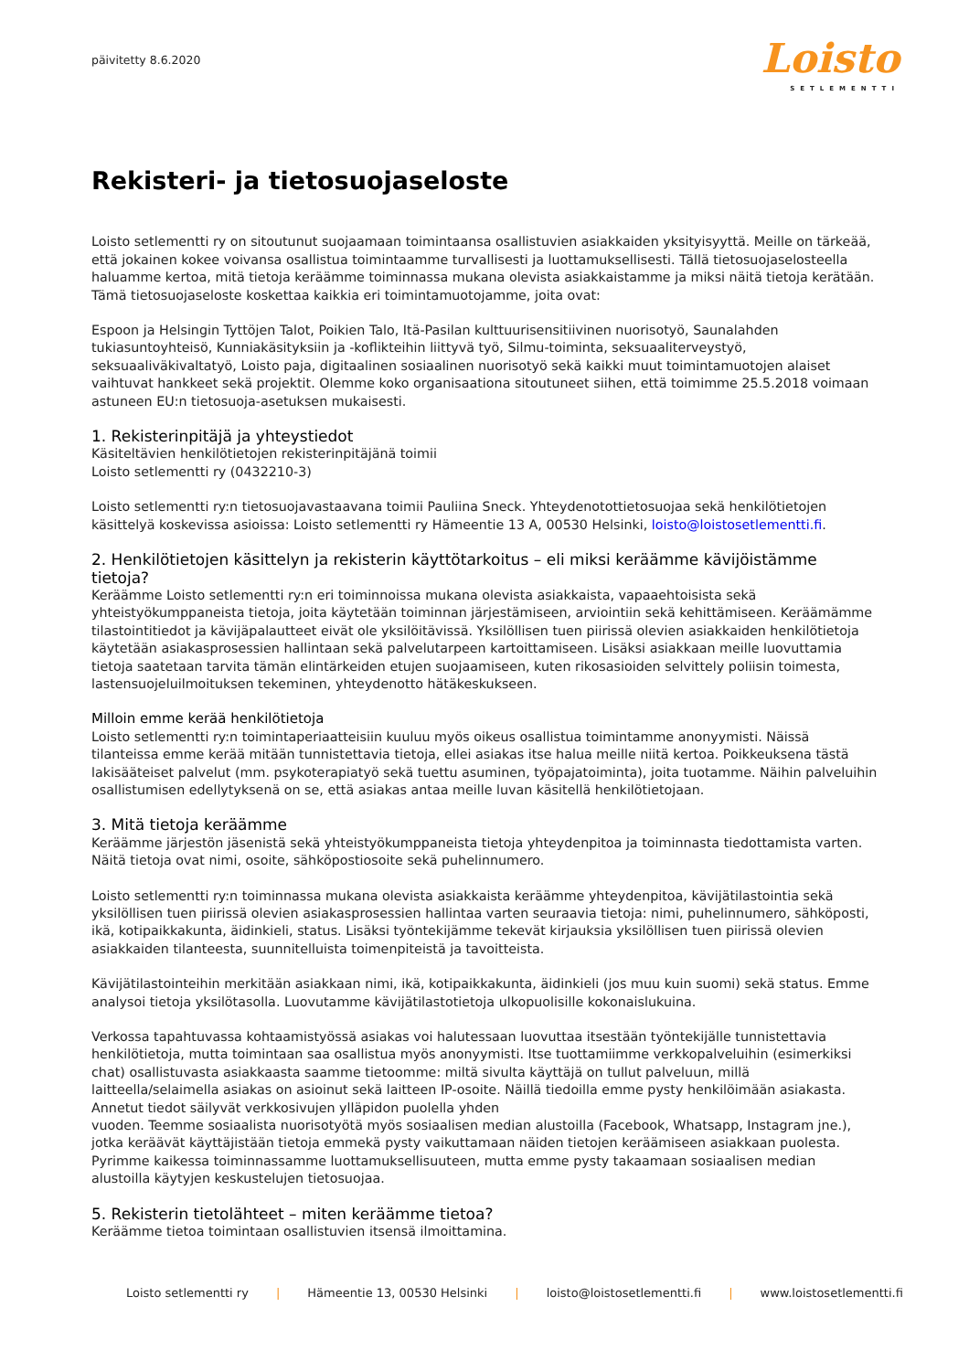päivitetty 8.6.2020
Loisto
SETLEMENTTI
Rekisteri- ja tietosuojaseloste
Loisto setlementti ry on sitoutunut suojaamaan toimintaansa osallistuvien asiakkaiden yksityisyyttä. Meille on tärkeää, että jokainen kokee voivansa osallistua toimintaamme turvallisesti ja luottamuksellisesti. Tällä tietosuojaselosteella haluamme kertoa, mitä tietoja keräämme toiminnassa mukana olevista asiakkaistamme ja miksi näitä tietoja kerätään. Tämä tietosuojaseloste koskettaa kaikkia eri toimintamuotojamme, joita ovat:
Espoon ja Helsingin Tyttöjen Talot, Poikien Talo, Itä-Pasilan kulttuurisensitiivinen nuorisotyö, Saunalahden tukiasuntoyhteisö, Kunniakäsityksiin ja -koflikteihin liittyvä työ, Silmu-toiminta, seksuaaliterveystyö, seksuaaliväkivaltatyö, Loisto paja, digitaalinen sosiaalinen nuorisotyö sekä kaikki muut toimintamuotojen alaiset vaihtuvat hankkeet sekä projektit. Olemme koko organisaationa sitoutuneet siihen, että toimimme 25.5.2018 voimaan astuneen EU:n tietosuoja-asetuksen mukaisesti.
1. Rekisterinpitäjä ja yhteystiedot
Käsiteltävien henkilötietojen rekisterinpitäjänä toimii
Loisto setlementti ry (0432210-3)
Loisto setlementti ry:n tietosuojavastaavana toimii Pauliina Sneck. Yhteydenotottietosuojaa sekä henkilötietojen käsittelyä koskevissa asioissa: Loisto setlementti ry Hämeentie 13 A, 00530 Helsinki, loisto@loistosetlementti.fi.
2. Henkilötietojen käsittelyn ja rekisterin käyttötarkoitus – eli miksi keräämme kävijöistämme tietoja?
Keräämme Loisto setlementti ry:n eri toiminnoissa mukana olevista asiakkaista, vapaaehtoisista sekä yhteistyökumppaneista tietoja, joita käytetään toiminnan järjestämiseen, arviointiin sekä kehittämiseen. Keräämämme tilastointitiedot ja kävijäpalautteet eivät ole yksilöitävissä. Yksilöllisen tuen piirissä olevien asiakkaiden henkilötietoja käytetään asiakasprosessien hallintaan sekä palvelutarpeen kartoittamiseen. Lisäksi asiakkaan meille luovuttamia tietoja saatetaan tarvita tämän elintärkeiden etujen suojaamiseen, kuten rikosasioiden selvittely poliisin toimesta, lastensuojeluilmoituksen tekeminen, yhteydenotto hätäkeskukseen.
Milloin emme kerää henkilötietoja
Loisto setlementti ry:n toimintaperiaatteisiin kuuluu myös oikeus osallistua toimintamme anonyymisti. Näissä tilanteissa emme kerää mitään tunnistettavia tietoja, ellei asiakas itse halua meille niitä kertoa. Poikkeuksena tästä lakisääteiset palvelut (mm. psykoterapiatyö sekä tuettu asuminen, työpajatoiminta), joita tuotamme. Näihin palveluihin osallistumisen edellytyksenä on se, että asiakas antaa meille luvan käsitellä henkilötietojaan.
3. Mitä tietoja keräämme
Keräämme järjestön jäsenistä sekä yhteistyökumppaneista tietoja yhteydenpitoa ja toiminnasta tiedottamista varten. Näitä tietoja ovat nimi, osoite, sähköpostiosoite sekä puhelinnumero.
Loisto setlementti ry:n toiminnassa mukana olevista asiakkaista keräämme yhteydenpitoa, kävijätilastointia sekä yksilöllisen tuen piirissä olevien asiakasprosessien hallintaa varten seuraavia tietoja: nimi, puhelinnumero, sähköposti, ikä, kotipaikkakunta, äidinkieli, status. Lisäksi työntekijämme tekevät kirjauksia yksilöllisen tuen piirissä olevien asiakkaiden tilanteesta, suunnitelluista toimenpiteistä ja tavoitteista.
Kävijätilastointeihin merkitään asiakkaan nimi, ikä, kotipaikkakunta, äidinkieli (jos muu kuin suomi) sekä status. Emme analysoi tietoja yksilötasolla. Luovutamme kävijätilastotietoja ulkopuolisille kokonaislukuina.
Verkossa tapahtuvassa kohtaamistyössä asiakas voi halutessaan luovuttaa itsestään työntekijälle tunnistettavia henkilötietoja, mutta toimintaan saa osallistua myös anonyymisti. Itse tuottamiimme verkkopalveluihin (esimerkiksi chat) osallistuvasta asiakkaasta saamme tietoomme: miltä sivulta käyttäjä on tullut palveluun, millä laitteella/selaimella asiakas on asioinut sekä laitteen IP-osoite. Näillä tiedoilla emme pysty henkilöimään asiakasta. Annetut tiedot säilyvät verkkosivujen ylläpidon puolella yhden
vuoden. Teemme sosiaalista nuorisotyötä myös sosiaalisen median alustoilla (Facebook, Whatsapp, Instagram jne.), jotka keräävät käyttäjistään tietoja emmekä pysty vaikuttamaan näiden tietojen keräämiseen asiakkaan puolesta. Pyrimme kaikessa toiminnassamme luottamuksellisuuteen, mutta emme pysty takaamaan sosiaalisen median alustoilla käytyjen keskustelujen tietosuojaa.
5. Rekisterin tietolähteet – miten keräämme tietoa?
Keräämme tietoa toimintaan osallistuvien itsensä ilmoittamina.
Loisto setlementti ry | Hämeentie 13, 00530 Helsinki | loisto@loistosetlementti.fi | www.loistosetlementti.fi